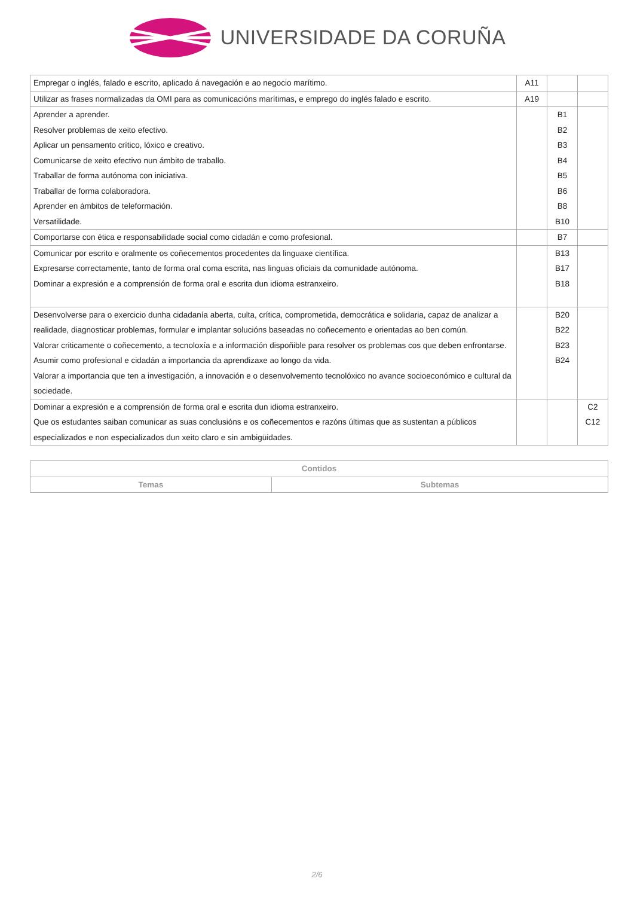UNIVERSIDADE DA CORUÑA
| Empregar o inglés, falado e escrito, aplicado á navegación e ao negocio marítimo. | A11 | | |
| Utilizar as frases normalizadas da OMI para as comunicacións marítimas, e emprego do inglés falado e escrito. | A19 | | |
| Aprender a aprender. Resolver problemas de xeito efectivo. Aplicar un pensamento crítico, lóxico e creativo. Comunicarse de xeito efectivo nun ámbito de traballo. Traballar de forma autónoma con iniciativa. Traballar de forma colaboradora. Aprender en ámbitos de teleformación. Versatilidade. | | B1 B2 B3 B4 B5 B6 B8 B10 | |
| Comportarse con ética e responsabilidade social como cidadán e como profesional. | | B7 | |
| Comunicar por escrito e oralmente os coñecementos procedentes da linguaxe científica. Expresarse correctamente, tanto de forma oral coma escrita, nas linguas oficiais da comunidade autónoma. Dominar a expresión e a comprensión de forma oral e escrita dun idioma estranxeiro. | | B13 B17 B18 | |
| Desenvolverse para o exercicio dunha cidadanía aberta, culta, crítica, comprometida, democrática e solidaria, capaz de analizar a realidade, diagnosticar problemas, formular e implantar solucións baseadas no coñecemento e orientadas ao ben común. Valorar criticamente o coñecemento, a tecnoloxía e a información dispoñible para resolver os problemas cos que deben enfrontarse. Asumir como profesional e cidadán a importancia da aprendizaxe ao longo da vida. Valorar a importancia que ten a investigación, a innovación e o desenvolvemento tecnolóxico no avance socioeconómico e cultural da sociedade. | | B20 B22 B23 B24 | |
| Dominar a expresión e a comprensión de forma oral e escrita dun idioma estranxeiro. Que os estudantes saiban comunicar as suas conclusións e os coñecementos e razóns últimas que as sustentan a públicos especializados e non especializados dun xeito claro e sin ambigüidades. | | | C2 C12 |
| Contidos | |
| --- | --- |
| Temas | Subtemas |
2/6